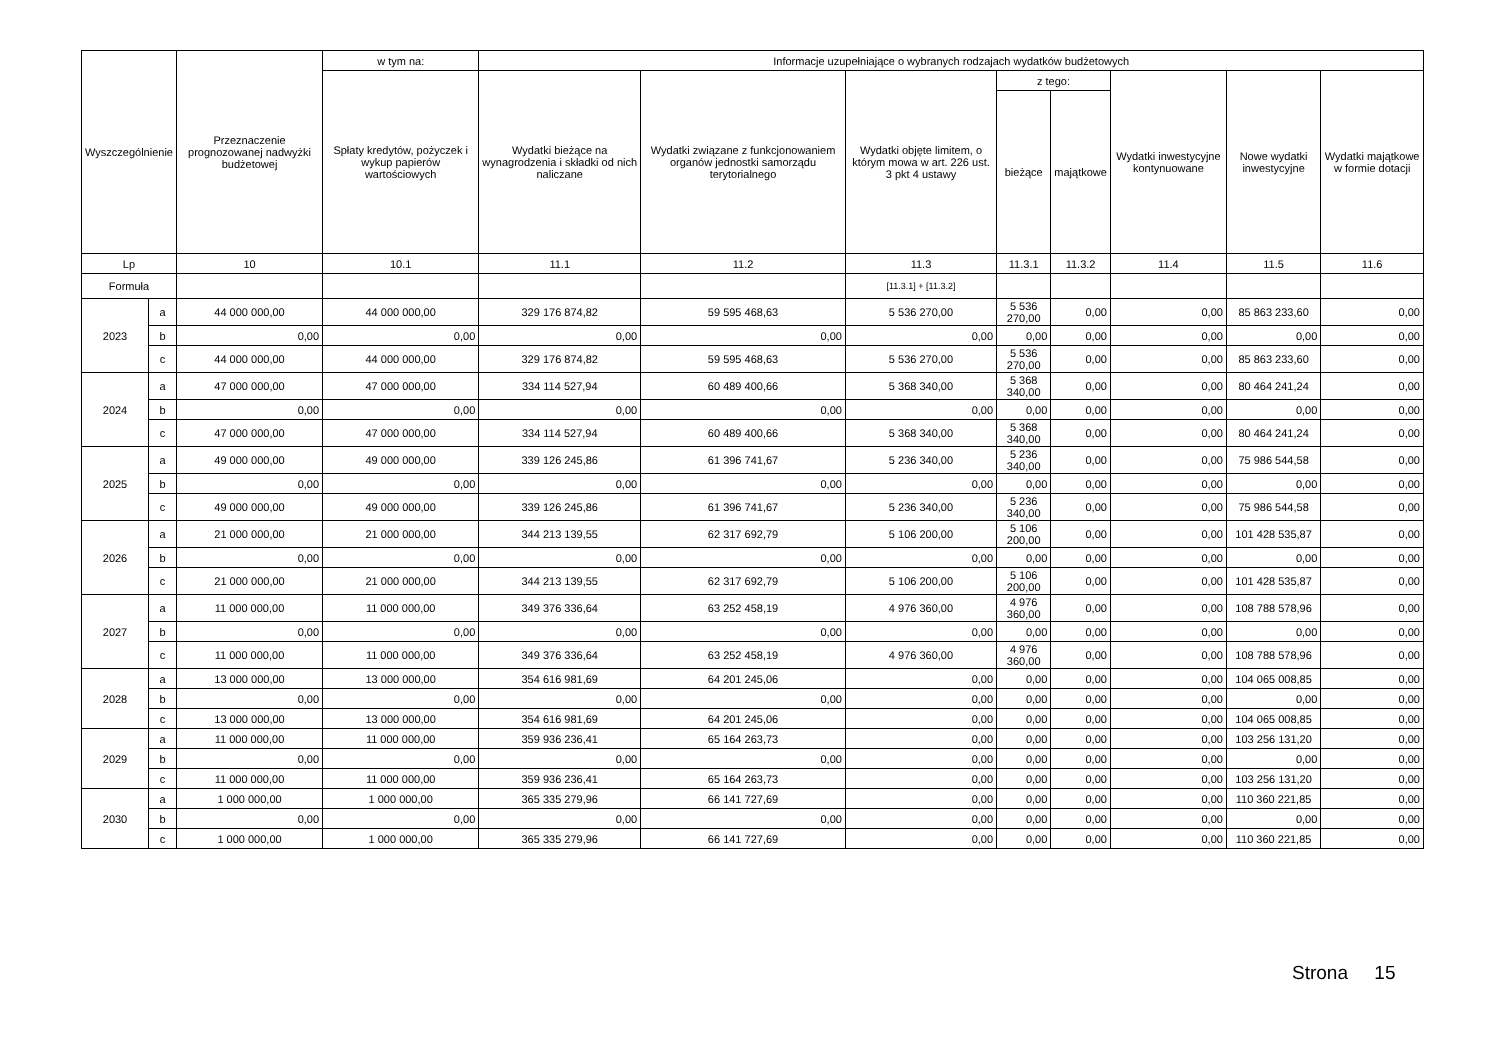| Wyszczególnienie | | Przeznaczenie prognozowanej nadwyżki budżetowej | w tym na: | Informacje uzupełniające o wybranych rodzajach wydatków budżetowych | | | | | | | |
| --- | --- | --- | --- | --- | --- | --- | --- | --- | --- | --- | --- |
| | | | Spłaty kredytów, pożyczek i wykup papierów wartościowych | Wydatki bieżące na wynagrodzenia i składki od nich naliczane | Wydatki związane z funkcjonowaniem organów jednostki samorządu terytorialnego | Wydatki objęte limitem, o którym mowa w art. 226 ust. 3 pkt 4 ustawy | z tego: | | Wydatki inwestycyjne kontynuowane | Nowe wydatki inwestycyjne | Wydatki majątkowe w formie dotacji |
| | | | | | | | bieżące | majątkowe | | | |
| Lp | | 10 | 10.1 | 11.1 | 11.2 | 11.3 | 11.3.1 | 11.3.2 | 11.4 | 11.5 | 11.6 |
| Formuła | | | | | | [11.3.1] + [11.3.2] | | | | | |
| 2023 | a | 44 000 000,00 | 44 000 000,00 | 329 176 874,82 | 59 595 468,63 | 5 536 270,00 | 5 536 270,00 | 0,00 | 0,00 | 85 863 233,60 | 0,00 |
| | b | 0,00 | 0,00 | 0,00 | 0,00 | 0,00 | 0,00 | 0,00 | 0,00 | 0,00 | 0,00 |
| | c | 44 000 000,00 | 44 000 000,00 | 329 176 874,82 | 59 595 468,63 | 5 536 270,00 | 5 536 270,00 | 0,00 | 0,00 | 85 863 233,60 | 0,00 |
| 2024 | a | 47 000 000,00 | 47 000 000,00 | 334 114 527,94 | 60 489 400,66 | 5 368 340,00 | 5 368 340,00 | 0,00 | 0,00 | 80 464 241,24 | 0,00 |
| | b | 0,00 | 0,00 | 0,00 | 0,00 | 0,00 | 0,00 | 0,00 | 0,00 | 0,00 | 0,00 |
| | c | 47 000 000,00 | 47 000 000,00 | 334 114 527,94 | 60 489 400,66 | 5 368 340,00 | 5 368 340,00 | 0,00 | 0,00 | 80 464 241,24 | 0,00 |
| 2025 | a | 49 000 000,00 | 49 000 000,00 | 339 126 245,86 | 61 396 741,67 | 5 236 340,00 | 5 236 340,00 | 0,00 | 0,00 | 75 986 544,58 | 0,00 |
| | b | 0,00 | 0,00 | 0,00 | 0,00 | 0,00 | 0,00 | 0,00 | 0,00 | 0,00 | 0,00 |
| | c | 49 000 000,00 | 49 000 000,00 | 339 126 245,86 | 61 396 741,67 | 5 236 340,00 | 5 236 340,00 | 0,00 | 0,00 | 75 986 544,58 | 0,00 |
| 2026 | a | 21 000 000,00 | 21 000 000,00 | 344 213 139,55 | 62 317 692,79 | 5 106 200,00 | 5 106 200,00 | 0,00 | 0,00 | 101 428 535,87 | 0,00 |
| | b | 0,00 | 0,00 | 0,00 | 0,00 | 0,00 | 0,00 | 0,00 | 0,00 | 0,00 | 0,00 |
| | c | 21 000 000,00 | 21 000 000,00 | 344 213 139,55 | 62 317 692,79 | 5 106 200,00 | 5 106 200,00 | 0,00 | 0,00 | 101 428 535,87 | 0,00 |
| 2027 | a | 11 000 000,00 | 11 000 000,00 | 349 376 336,64 | 63 252 458,19 | 4 976 360,00 | 4 976 360,00 | 0,00 | 0,00 | 108 788 578,96 | 0,00 |
| | b | 0,00 | 0,00 | 0,00 | 0,00 | 0,00 | 0,00 | 0,00 | 0,00 | 0,00 | 0,00 |
| | c | 11 000 000,00 | 11 000 000,00 | 349 376 336,64 | 63 252 458,19 | 4 976 360,00 | 4 976 360,00 | 0,00 | 0,00 | 108 788 578,96 | 0,00 |
| 2028 | a | 13 000 000,00 | 13 000 000,00 | 354 616 981,69 | 64 201 245,06 | 0,00 | 0,00 | 0,00 | 0,00 | 104 065 008,85 | 0,00 |
| | b | 0,00 | 0,00 | 0,00 | 0,00 | 0,00 | 0,00 | 0,00 | 0,00 | 0,00 | 0,00 |
| | c | 13 000 000,00 | 13 000 000,00 | 354 616 981,69 | 64 201 245,06 | 0,00 | 0,00 | 0,00 | 0,00 | 104 065 008,85 | 0,00 |
| 2029 | a | 11 000 000,00 | 11 000 000,00 | 359 936 236,41 | 65 164 263,73 | 0,00 | 0,00 | 0,00 | 0,00 | 103 256 131,20 | 0,00 |
| | b | 0,00 | 0,00 | 0,00 | 0,00 | 0,00 | 0,00 | 0,00 | 0,00 | 0,00 | 0,00 |
| | c | 11 000 000,00 | 11 000 000,00 | 359 936 236,41 | 65 164 263,73 | 0,00 | 0,00 | 0,00 | 0,00 | 103 256 131,20 | 0,00 |
| 2030 | a | 1 000 000,00 | 1 000 000,00 | 365 335 279,96 | 66 141 727,69 | 0,00 | 0,00 | 0,00 | 0,00 | 110 360 221,85 | 0,00 |
| | b | 0,00 | 0,00 | 0,00 | 0,00 | 0,00 | 0,00 | 0,00 | 0,00 | 0,00 | 0,00 |
| | c | 1 000 000,00 | 1 000 000,00 | 365 335 279,96 | 66 141 727,69 | 0,00 | 0,00 | 0,00 | 0,00 | 110 360 221,85 | 0,00 |
Strona 15